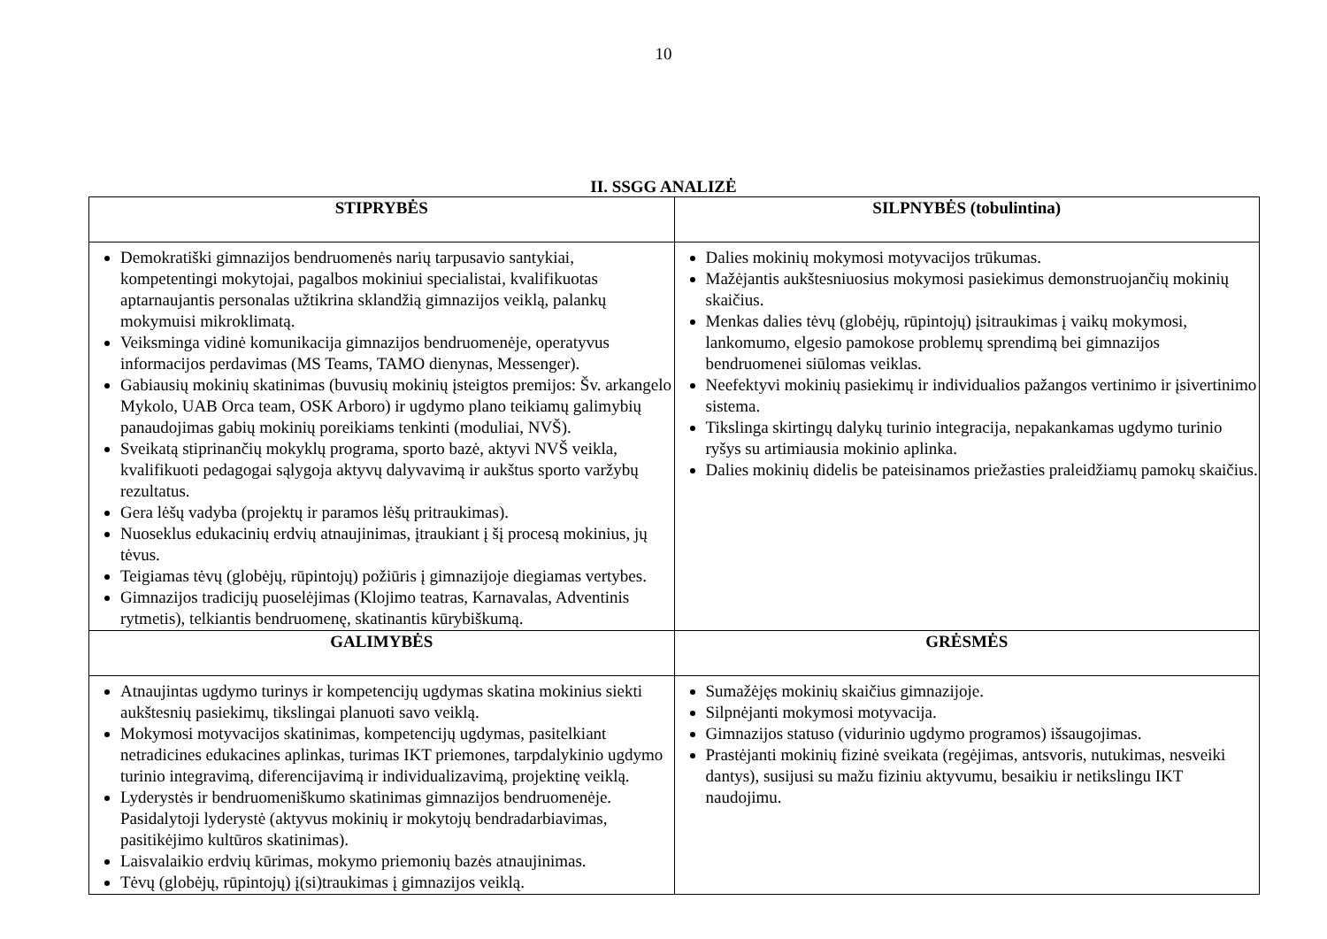10
II. SSGG ANALIZĖ
| STIPRYBĖS | SILPNYBĖS (tobulintina) |
| --- | --- |
| Demokratiški gimnazijos bendruomenės narių tarpusavio santykiai, kompetentingi mokytojai, pagalbos mokiniui specialistai, kvalifikuotas aptarnaujantis personalas užtikrina sklandžią gimnazijos veiklą, palankų mokymuisi mikroklimatą. Veiksminga vidinė komunikacija gimnazijos bendruomenėje, operatyvus informacijos perdavimas (MS Teams, TAMO dienynas, Messenger). Gabiausių mokinių skatinimas (buvusių mokinių įsteigtos premijos: Šv. arkangelo Mykolo, UAB Orca team, OSK Arboro) ir ugdymo plano teikiamų galimybių panaudojimas gabių mokinių poreikiams tenkinti (moduliai, NVŠ). Sveikatą stiprinančių mokyklų programa, sporto bazė, aktyvi NVŠ veikla, kvalifikuoti pedagogai sąlygoja aktyvų dalyvavimą ir aukštus sporto varžybų rezultatus. Gera lėšų vadyba (projektų ir paramos lėšų pritraukimas). Nuoseklus edukacinių erdvių atnaujinimas, įtraukiant į šį procesą mokinius, jų tėvus. Teigiamas tėvų (globėjų, rūpintojų) požiūris į gimnazijoje diegiamas vertybes. Gimnazijos tradicijų puoselėjimas (Klojimo teatras, Karnavalas, Adventinis rytmetis), telkiantis bendruomenę, skatinantis kūrybiškumą. | Dalies mokinių mokymosi motyvacijos trūkumas. Mažėjantis aukštesniuosius mokymosi pasiekimus demonstruojančių mokinių skaičius. Menkas dalies tėvų (globėjų, rūpintojų) įsitraukimas į vaikų mokymosi, lankomumo, elgesio pamokose problemų sprendimą bei gimnazijos bendruomenei siūlomas veiklas. Neefektyvi mokinių pasiekimų ir individualios pažangos vertinimo ir įsivertinimo sistema. Tikslinga skirtingų dalykų turinio integracija, nepakankamas ugdymo turinio ryšys su artimiausia mokinio aplinka. Dalies mokinių didelis be pateisinamos priežasties praleidžiamų pamokų skaičius. |
| GALIMYBĖS | GRĖSMĖS |
| Atnaujintas ugdymo turinys ir kompetencijų ugdymas skatina mokinius siekti aukštesnių pasiekimų, tikslingai planuoti savo veiklą. Mokymosi motyvacijos skatinimas, kompetencijų ugdymas, pasitelkiant netradicines edukacines aplinkas, turimas IKT priemones, tarpdalykinio ugdymo turinio integravimą, diferencijavimą ir individualizavimą, projektinę veiklą. Lyderystės ir bendruomeniškumo skatinimas gimnazijos bendruomenėje. Pasidalytoji lyderystė (aktyvus mokinių ir mokytojų bendradarbiavimas, pasitikėjimo kultūros skatinimas). Laisvalaikio erdvių kūrimas, mokymo priemonių bazės atnaujinimas. Tėvų (globėjų, rūpintojų) į(si)traukimas į gimnazijos veiklą. | Sumažėjęs mokinių skaičius gimnazijoje. Silpnėjanti mokymosi motyvacija. Gimnazijos statuso (vidurinio ugdymo programos) išsaugojimas. Prastėjanti mokinių fizinė sveikata (regėjimas, antsvoris, nutukimas, nesveiki dantys), susijusi su mažu fiziniu aktyvumu, besaikiu ir netikslingu IKT naudojimu. |